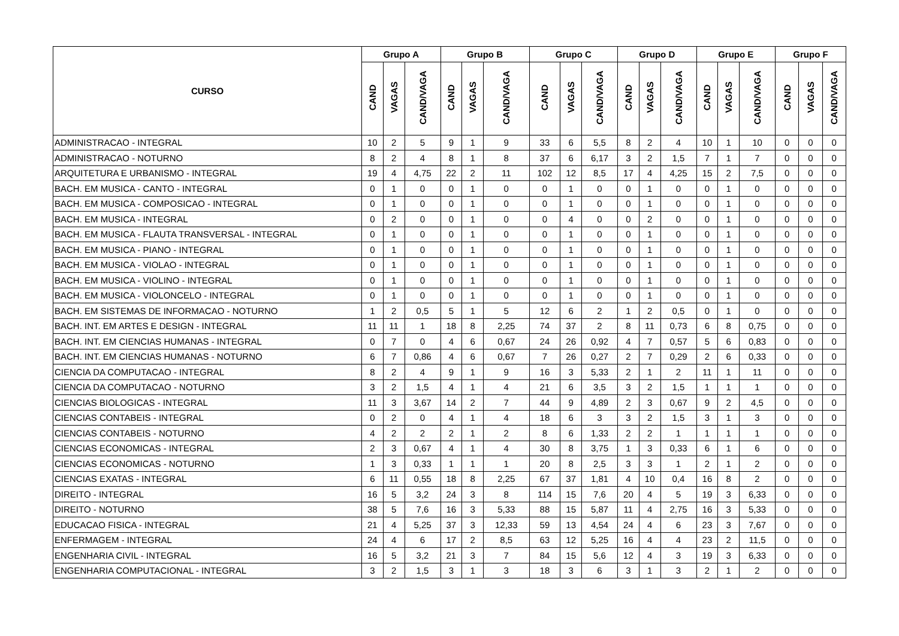| CURSO | Grupo A | | | Grupo B | | | Grupo C | | | Grupo D | | | Grupo E | | | Grupo F | | |
| --- | --- | --- | --- | --- | --- | --- | --- | --- | --- | --- | --- | --- | --- | --- | --- | --- | --- | --- |
| | CAND | VAGAS | CAND/VAGA | CAND | VAGAS | CAND/VAGA | CAND | VAGAS | CAND/VAGA | CAND | VAGAS | CAND/VAGA | CAND | VAGAS | CAND/VAGA | CAND | VAGAS | CAND/VAGA |
| ADMINISTRACAO - INTEGRAL | 10 | 2 | 5 | 9 | 1 | 9 | 33 | 6 | 5,5 | 8 | 2 | 4 | 10 | 1 | 10 | 0 | 0 | 0 |
| ADMINISTRACAO - NOTURNO | 8 | 2 | 4 | 8 | 1 | 8 | 37 | 6 | 6,17 | 3 | 2 | 1,5 | 7 | 1 | 7 | 0 | 0 | 0 |
| ARQUITETURA E URBANISMO - INTEGRAL | 19 | 4 | 4,75 | 22 | 2 | 11 | 102 | 12 | 8,5 | 17 | 4 | 4,25 | 15 | 2 | 7,5 | 0 | 0 | 0 |
| BACH. EM MUSICA - CANTO - INTEGRAL | 0 | 1 | 0 | 0 | 1 | 0 | 0 | 1 | 0 | 0 | 1 | 0 | 0 | 1 | 0 | 0 | 0 | 0 |
| BACH. EM MUSICA - COMPOSICAO - INTEGRAL | 0 | 1 | 0 | 0 | 1 | 0 | 0 | 1 | 0 | 0 | 1 | 0 | 0 | 1 | 0 | 0 | 0 | 0 |
| BACH. EM MUSICA - INTEGRAL | 0 | 2 | 0 | 0 | 1 | 0 | 0 | 4 | 0 | 0 | 2 | 0 | 0 | 1 | 0 | 0 | 0 | 0 |
| BACH. EM MUSICA - FLAUTA TRANSVERSAL - INTEGRAL | 0 | 1 | 0 | 0 | 1 | 0 | 0 | 1 | 0 | 0 | 1 | 0 | 0 | 1 | 0 | 0 | 0 | 0 |
| BACH. EM MUSICA - PIANO - INTEGRAL | 0 | 1 | 0 | 0 | 1 | 0 | 0 | 1 | 0 | 0 | 1 | 0 | 0 | 1 | 0 | 0 | 0 | 0 |
| BACH. EM MUSICA - VIOLAO - INTEGRAL | 0 | 1 | 0 | 0 | 1 | 0 | 0 | 1 | 0 | 0 | 1 | 0 | 0 | 1 | 0 | 0 | 0 | 0 |
| BACH. EM MUSICA - VIOLINO - INTEGRAL | 0 | 1 | 0 | 0 | 1 | 0 | 0 | 1 | 0 | 0 | 1 | 0 | 0 | 1 | 0 | 0 | 0 | 0 |
| BACH. EM MUSICA - VIOLONCELO - INTEGRAL | 0 | 1 | 0 | 0 | 1 | 0 | 0 | 1 | 0 | 0 | 1 | 0 | 0 | 1 | 0 | 0 | 0 | 0 |
| BACH. EM SISTEMAS DE INFORMACAO - NOTURNO | 1 | 2 | 0,5 | 5 | 1 | 5 | 12 | 6 | 2 | 1 | 2 | 0,5 | 0 | 1 | 0 | 0 | 0 | 0 |
| BACH. INT. EM ARTES E DESIGN - INTEGRAL | 11 | 11 | 1 | 18 | 8 | 2,25 | 74 | 37 | 2 | 8 | 11 | 0,73 | 6 | 8 | 0,75 | 0 | 0 | 0 |
| BACH. INT. EM CIENCIAS HUMANAS - INTEGRAL | 0 | 7 | 0 | 4 | 6 | 0,67 | 24 | 26 | 0,92 | 4 | 7 | 0,57 | 5 | 6 | 0,83 | 0 | 0 | 0 |
| BACH. INT. EM CIENCIAS HUMANAS - NOTURNO | 6 | 7 | 0,86 | 4 | 6 | 0,67 | 7 | 26 | 0,27 | 2 | 7 | 0,29 | 2 | 6 | 0,33 | 0 | 0 | 0 |
| CIENCIA DA COMPUTACAO - INTEGRAL | 8 | 2 | 4 | 9 | 1 | 9 | 16 | 3 | 5,33 | 2 | 1 | 2 | 11 | 1 | 11 | 0 | 0 | 0 |
| CIENCIA DA COMPUTACAO - NOTURNO | 3 | 2 | 1,5 | 4 | 1 | 4 | 21 | 6 | 3,5 | 3 | 2 | 1,5 | 1 | 1 | 1 | 0 | 0 | 0 |
| CIENCIAS BIOLOGICAS - INTEGRAL | 11 | 3 | 3,67 | 14 | 2 | 7 | 44 | 9 | 4,89 | 2 | 3 | 0,67 | 9 | 2 | 4,5 | 0 | 0 | 0 |
| CIENCIAS CONTABEIS - INTEGRAL | 0 | 2 | 0 | 4 | 1 | 4 | 18 | 6 | 3 | 3 | 2 | 1,5 | 3 | 1 | 3 | 0 | 0 | 0 |
| CIENCIAS CONTABEIS - NOTURNO | 4 | 2 | 2 | 2 | 1 | 2 | 8 | 6 | 1,33 | 2 | 2 | 1 | 1 | 1 | 1 | 0 | 0 | 0 |
| CIENCIAS ECONOMICAS - INTEGRAL | 2 | 3 | 0,67 | 4 | 1 | 4 | 30 | 8 | 3,75 | 1 | 3 | 0,33 | 6 | 1 | 6 | 0 | 0 | 0 |
| CIENCIAS ECONOMICAS - NOTURNO | 1 | 3 | 0,33 | 1 | 1 | 1 | 20 | 8 | 2,5 | 3 | 3 | 1 | 2 | 1 | 2 | 0 | 0 | 0 |
| CIENCIAS EXATAS - INTEGRAL | 6 | 11 | 0,55 | 18 | 8 | 2,25 | 67 | 37 | 1,81 | 4 | 10 | 0,4 | 16 | 8 | 2 | 0 | 0 | 0 |
| DIREITO - INTEGRAL | 16 | 5 | 3,2 | 24 | 3 | 8 | 114 | 15 | 7,6 | 20 | 4 | 5 | 19 | 3 | 6,33 | 0 | 0 | 0 |
| DIREITO - NOTURNO | 38 | 5 | 7,6 | 16 | 3 | 5,33 | 88 | 15 | 5,87 | 11 | 4 | 2,75 | 16 | 3 | 5,33 | 0 | 0 | 0 |
| EDUCACAO FISICA - INTEGRAL | 21 | 4 | 5,25 | 37 | 3 | 12,33 | 59 | 13 | 4,54 | 24 | 4 | 6 | 23 | 3 | 7,67 | 0 | 0 | 0 |
| ENFERMAGEM - INTEGRAL | 24 | 4 | 6 | 17 | 2 | 8,5 | 63 | 12 | 5,25 | 16 | 4 | 4 | 23 | 2 | 11,5 | 0 | 0 | 0 |
| ENGENHARIA CIVIL - INTEGRAL | 16 | 5 | 3,2 | 21 | 3 | 7 | 84 | 15 | 5,6 | 12 | 4 | 3 | 19 | 3 | 6,33 | 0 | 0 | 0 |
| ENGENHARIA COMPUTACIONAL - INTEGRAL | 3 | 2 | 1,5 | 3 | 1 | 3 | 18 | 3 | 6 | 3 | 1 | 3 | 2 | 1 | 2 | 0 | 0 | 0 |